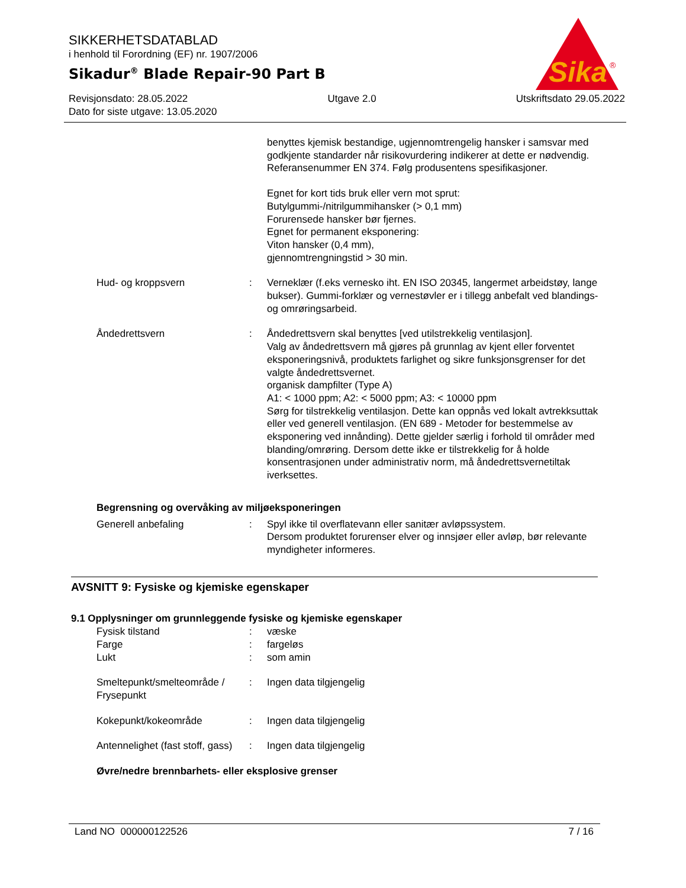Sika
®
SIKKERHETSDATABLAD
i henhold til Forordning (EF) nr. 1907/2006
Sikadur<sup>®</sup> Blade Repair-90 Part B
Revisjonsdato: 28.05.2022 Utgave 2.0 Utskriftsdato 29.05.2022
Dato for siste utgave: 13.05.2020
benyttes kjemisk bestandige, ugjennomtrengelig hansker i samsvar med godkjente standarder når risikovurdering indike­rer at dette er nødvendig. Referansenummer EN 374. Følg produsentens spesifikasjoner.
Egnet for kort tids bruk eller vern mot sprut:
Butylgummi-/nitrilgummihansker (> 0,1 mm)
Forurensede hansker bør fjernes.
Egnet for permanent eksponering:
Viton hansker (0,4 mm),
gjennomtrengningstid > 30 min.
Hud- og kroppsvern : Verneklær (f.eks vernesko iht. EN ISO 20345, langermet arbeidstøy, lange bukser). Gummi-forklær og vernestøvler er i tillegg anbefalt ved blandings- og omrøringsarbeid.
Åndedrettsvern : Åndedrettsvern skal benyttes [ved utilstrekkelig ventilasjon].
Valg av åndedrettsvern må gjøres på grunnlag av kjent eller forventet eksponeringsnivå, produktets farlighet og sikre funk­sjonsgrenser for det valgte åndedrettsvernet.
organisk dampfilter (Type A)
A1: < 1000 ppm; A2: < 5000 ppm; A3: < 10000 ppm
Sørg for tilstrekkelig ventilasjon. Dette kan oppnås ved lokalt avtrekksuttak eller ved generell ventilasjon. (EN 689 - Metoder for bestemmelse av eksponering ved innånding). Dette gjelder særlig i forhold til områder med blanding/omrøring. Dersom dette ikke er tilstrekkelig for å holde konsentrasjonen under administrativ norm, må åndedrettsvernetiltak iverksettes.
Begrensning og overvåking av miljøeksponeringen
Generell anbefaling : Spyl ikke til overflatevann eller sanitær avløpssystem.
Dersom produktet forurenser elver og innsjøer eller avløp, bør relevante myndigheter informeres.
AVSNITT 9: Fysiske og kjemiske egenskaper
9.1 Opplysninger om grunnleggende fysiske og kjemiske egenskaper
Fysisk tilstand : væske
Farge : fargeløs
Lukt : som amin
Smeltepunkt/smelteområde / Frysepunkt
: Ingen data tilgjengelig
Kokepunkt/kokeområde : Ingen data tilgjengelig
Antennelighet (fast stoff, gass)
: Ingen data tilgjengelig
Øvre/nedre brennbarhets- eller eksplosive grenser
Land NO 000000122526 7 / 16